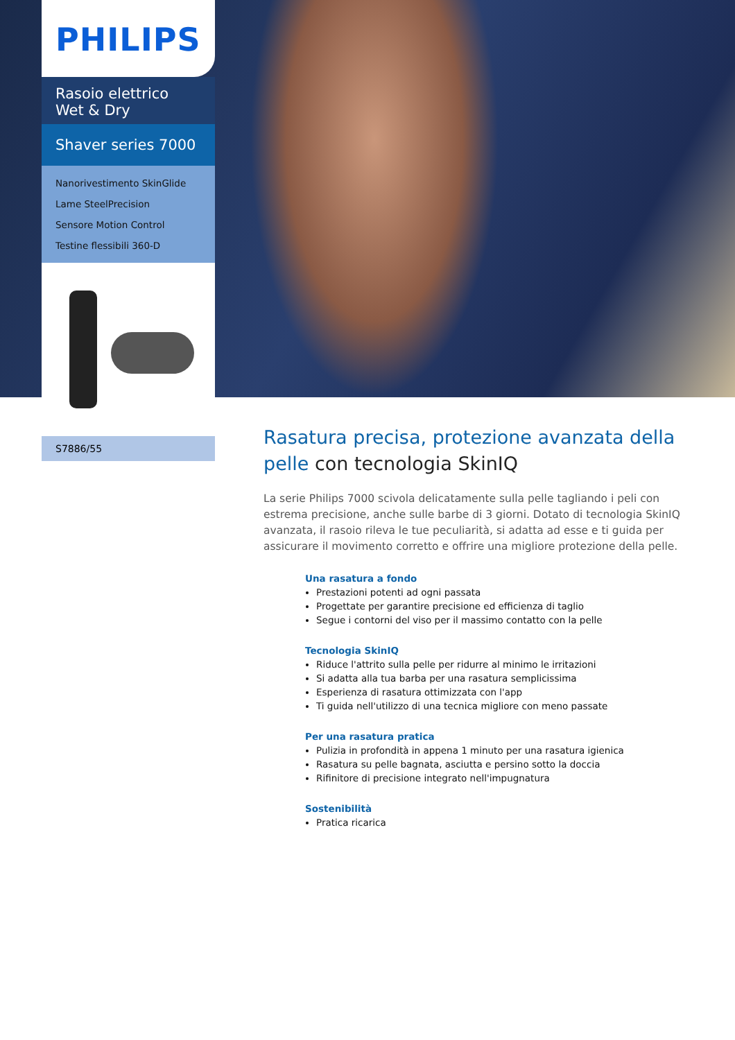PHILIPS
Rasoio elettrico Wet & Dry
Shaver series 7000
Nanorivestimento SkinGlide
Lame SteelPrecision
Sensore Motion Control
Testine flessibili 360-D
S7886/55
Rasatura precisa, protezione avanzata della pelle con tecnologia SkinIQ
La serie Philips 7000 scivola delicatamente sulla pelle tagliando i peli con estrema precisione, anche sulle barbe di 3 giorni. Dotato di tecnologia SkinIQ avanzata, il rasoio rileva le tue peculiarità, si adatta ad esse e ti guida per assicurare il movimento corretto e offrire una migliore protezione della pelle.
Una rasatura a fondo
Prestazioni potenti ad ogni passata
Progettate per garantire precisione ed efficienza di taglio
Segue i contorni del viso per il massimo contatto con la pelle
Tecnologia SkinIQ
Riduce l'attrito sulla pelle per ridurre al minimo le irritazioni
Si adatta alla tua barba per una rasatura semplicissima
Esperienza di rasatura ottimizzata con l'app
Ti guida nell'utilizzo di una tecnica migliore con meno passate
Per una rasatura pratica
Pulizia in profondità in appena 1 minuto per una rasatura igienica
Rasatura su pelle bagnata, asciutta e persino sotto la doccia
Rifinitore di precisione integrato nell'impugnatura
Sostenibilità
Pratica ricarica